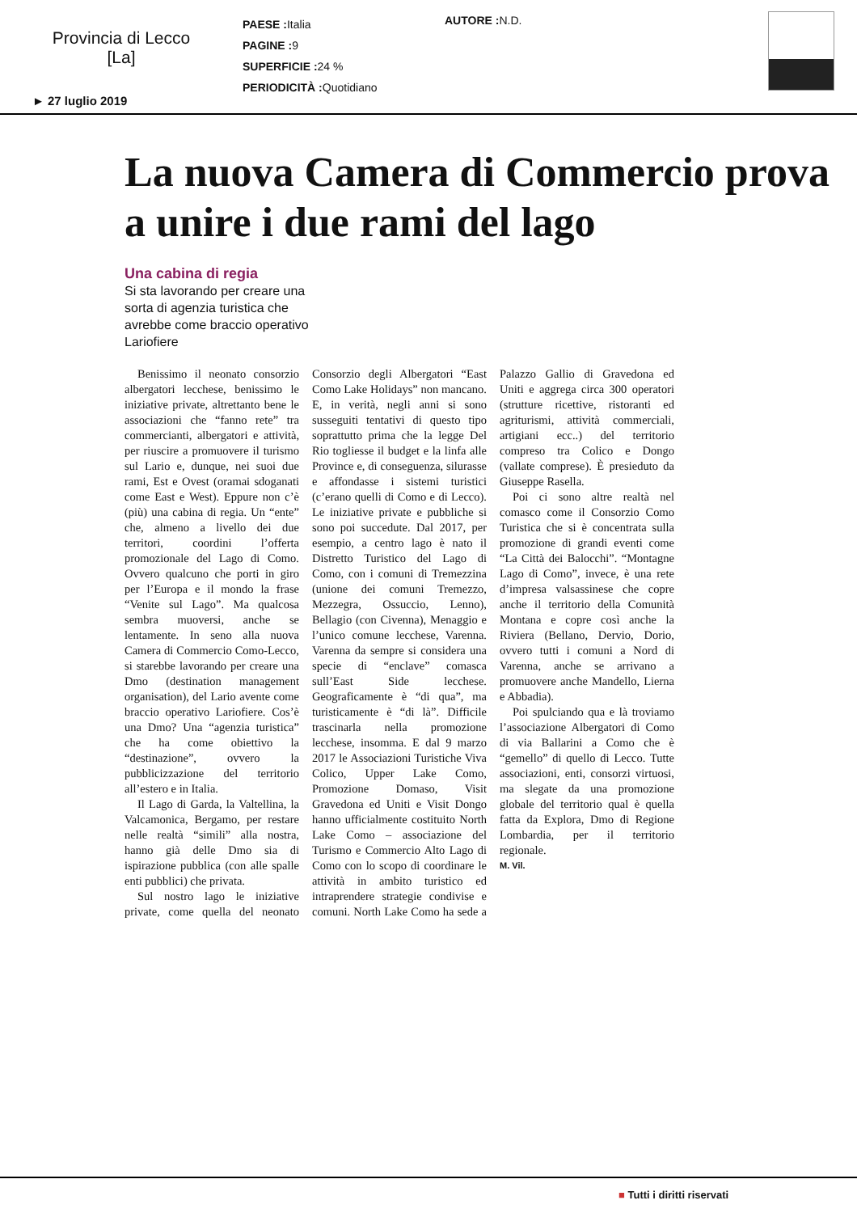Provincia di Lecco
[La]
PAESE : Italia
PAGINE : 9
SUPERFICIE : 24 %
PERIODICITÀ : Quotidiano
AUTORE : N.D.
► 27 luglio 2019
La nuova Camera di Commercio prova a unire i due rami del lago
Una cabina di regia
Si sta lavorando per creare una sorta di agenzia turistica che avrebbe come braccio operativo Lariofiere
Benissimo il neonato consorzio albergatori lecchese, benissimo le iniziative private, altrettanto bene le associazioni che “fanno rete” tra commercianti, albergatori e attività, per riuscire a promuovere il turismo sul Lario e, dunque, nei suoi due rami, Est e Ovest (oramai sdoganati come East e West). Eppure non c’è (più) una cabina di regia. Un “ente” che, almeno a livello dei due territori, coordini l’offerta promozionale del Lago di Como. Ovvero qualcuno che porti in giro per l’Europa e il mondo la frase “Venite sul Lago”. Ma qualcosa sembra muoversi, anche se lentamente. In seno alla nuova Camera di Commercio Como-Lecco, si starebbe lavorando per creare una Dmo (destination management organisation), del Lario avente come braccio operativo Lariofiere. Cos’è una Dmo? Una “agenzia turistica” che ha come obiettivo la “destinazione”, ovvero la pubblicizzazione del territorio all’estero e in Italia.
Il Lago di Garda, la Valtellina, la Valcamonica, Bergamo, per restare nelle realtà “simili” alla nostra, hanno già delle Dmo sia di ispirazione pubblica (con alle spalle enti pubblici) che privata.
Sul nostro lago le iniziative private, come quella del neonato Consorzio degli Albergatori “East Como Lake Holidays” non mancano. E, in verità, negli anni si sono susseguiti tentativi di questo tipo soprattutto prima che la legge Del Rio togliesse il budget e la linfa alle Province e, di conseguenza, silurasse e affondasse i sistemi turistici (c’erano quelli di Como e di Lecco). Le iniziative private e pubbliche si sono poi succedute. Dal 2017, per esempio, a centro lago è nato il Distretto Turistico del Lago di Como, con i comuni di Tremezzina (unione dei comuni Tremezzo, Mezzegra, Ossuccio, Lenno), Bellagio (con Civenna), Menaggio e l’unico comune lecchese, Varenna. Varenna da sempre si considera una specie di “enclave” comasca sull’East Side lecchese. Geograficamente è “di qua”, ma turisticamente è “di là”. Difficile trascinarla nella promozione lecchese, insomma. E dal 9 marzo 2017 le Associazioni Turistiche Viva Colico, Upper Lake Como, Promozione Domaso, Visit Gravedona ed Uniti e Visit Dongo hanno ufficialmente costituito North Lake Como – associazione del Turismo e Commercio Alto Lago di Como con lo scopo di coordinare le attività in ambito turistico ed intraprendere strategie condivise e comuni. North Lake Como ha sede a Palazzo Gallio di Gravedona ed Uniti e aggrega circa 300 operatori (strutture ricettive, ristoranti ed agriturismi, attività commerciali, artigiani ecc..) del territorio compreso tra Colico e Dongo (vallate comprese). È presieduto da Giuseppe Rasella.
Poi ci sono altre realtà nel comasco come il Consorzio Como Turistica che si è concentrata sulla promozione di grandi eventi come “La Città dei Balocchi”. “Montagne Lago di Como”, invece, è una rete d’impresa valsassinese che copre anche il territorio della Comunità Montana e copre così anche la Riviera (Bellano, Dervio, Dorio, ovvero tutti i comuni a Nord di Varenna, anche se arrivano a promuovere anche Mandello, Lierna e Abbadia).
Poi spulciando qua e là troviamo l’associazione Albergatori di Como di via Ballarini a Como che è “gemello” di quello di Lecco. Tutte associazioni, enti, consorzi virtuosi, ma slegate da una promozione globale del territorio qual è quella fatta da Explora, Dmo di Regione Lombardia, per il territorio regionale.
M. Vil.
■ Tutti i diritti riservati